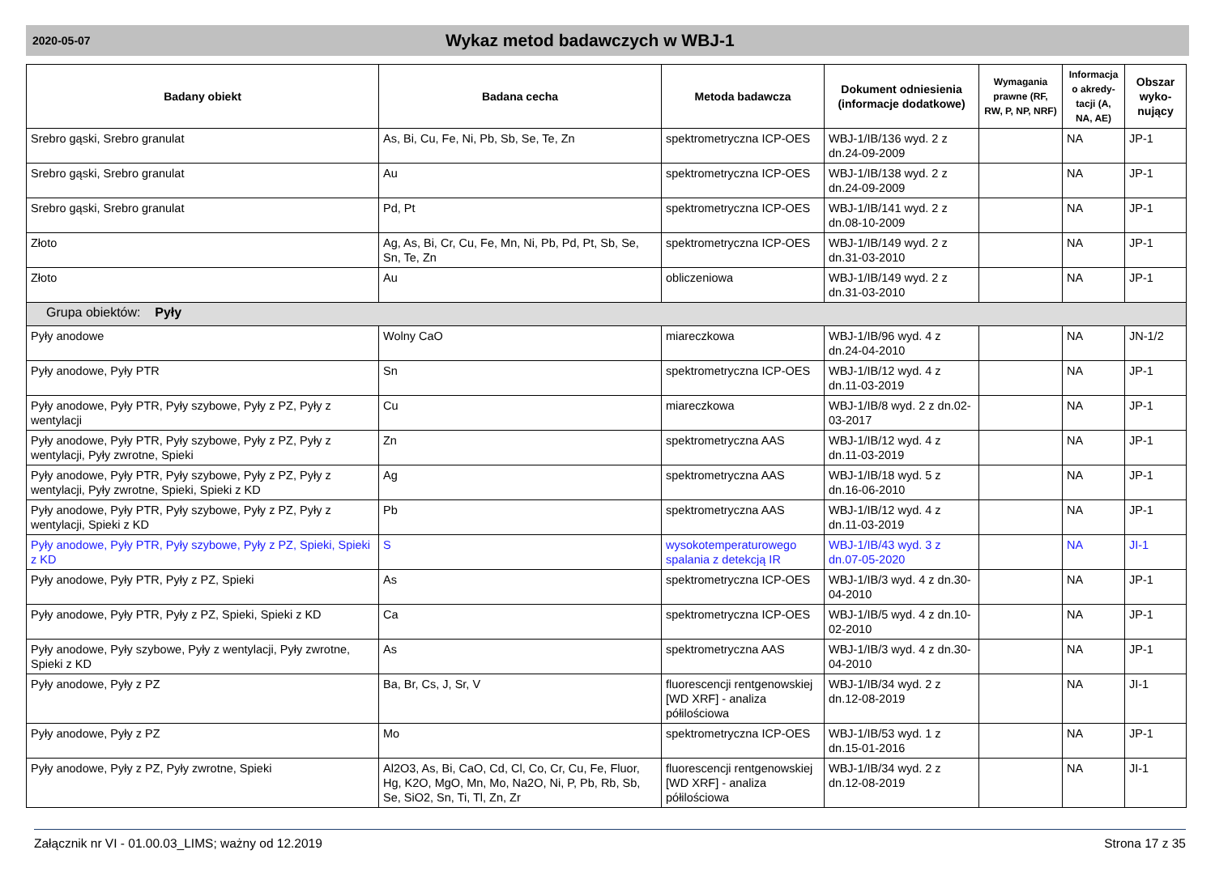2020-05-07
Wykaz metod badawczych w WBJ-1
| Badany obiekt | Badana cecha | Metoda badawcza | Dokument odniesienia (informacje dodatkowe) | Wymagania prawne (RF, RW, P, NP, NRF) | Informacja o akredy-tacji (A, NA, AE) | Obszar wyko-nujący |
| --- | --- | --- | --- | --- | --- | --- |
| Srebro gąski, Srebro granulat | As, Bi, Cu, Fe, Ni, Pb, Sb, Se, Te, Zn | spektrometryczna ICP-OES | WBJ-1/IB/136 wyd. 2 z dn.24-09-2009 | | NA | JP-1 |
| Srebro gąski, Srebro granulat | Au | spektrometryczna ICP-OES | WBJ-1/IB/138 wyd. 2 z dn.24-09-2009 | | NA | JP-1 |
| Srebro gąski, Srebro granulat | Pd, Pt | spektrometryczna ICP-OES | WBJ-1/IB/141 wyd. 2 z dn.08-10-2009 | | NA | JP-1 |
| Złoto | Ag, As, Bi, Cr, Cu, Fe, Mn, Ni, Pb, Pd, Pt, Sb, Se, Sn, Te, Zn | spektrometryczna ICP-OES | WBJ-1/IB/149 wyd. 2 z dn.31-03-2010 | | NA | JP-1 |
| Złoto | Au | obliczeniowa | WBJ-1/IB/149 wyd. 2 z dn.31-03-2010 | | NA | JP-1 |
| Grupa obiektów: Pyły | | | | | | |
| Pyły anodowe | Wolny CaO | miareczkowa | WBJ-1/IB/96 wyd. 4 z dn.24-04-2010 | | NA | JN-1/2 |
| Pyły anodowe, Pyły PTR | Sn | spektrometryczna ICP-OES | WBJ-1/IB/12 wyd. 4 z dn.11-03-2019 | | NA | JP-1 |
| Pyły anodowe, Pyły PTR, Pyły szybowe, Pyły z PZ, Pyły z wentylacji | Cu | miareczkowa | WBJ-1/IB/8 wyd. 2 z dn.02-03-2017 | | NA | JP-1 |
| Pyły anodowe, Pyły PTR, Pyły szybowe, Pyły z PZ, Pyły z wentylacji, Pyły zwrotne, Spieki | Zn | spektrometryczna AAS | WBJ-1/IB/12 wyd. 4 z dn.11-03-2019 | | NA | JP-1 |
| Pyły anodowe, Pyły PTR, Pyły szybowe, Pyły z PZ, Pyły z wentylacji, Pyły zwrotne, Spieki, Spieki z KD | Ag | spektrometryczna AAS | WBJ-1/IB/18 wyd. 5 z dn.16-06-2010 | | NA | JP-1 |
| Pyły anodowe, Pyły PTR, Pyły szybowe, Pyły z PZ, Pyły z wentylacji, Spieki z KD | Pb | spektrometryczna AAS | WBJ-1/IB/12 wyd. 4 z dn.11-03-2019 | | NA | JP-1 |
| Pyły anodowe, Pyły PTR, Pyły szybowe, Pyły z PZ, Spieki, Spieki z KD | S | wysokotemperaturowego spalania z detekcją IR | WBJ-1/IB/43 wyd. 3 z dn.07-05-2020 | | NA | JI-1 |
| Pyły anodowe, Pyły PTR, Pyły z PZ, Spieki | As | spektrometryczna ICP-OES | WBJ-1/IB/3 wyd. 4 z dn.30-04-2010 | | NA | JP-1 |
| Pyły anodowe, Pyły PTR, Pyły z PZ, Spieki, Spieki z KD | Ca | spektrometryczna ICP-OES | WBJ-1/IB/5 wyd. 4 z dn.10-02-2010 | | NA | JP-1 |
| Pyły anodowe, Pyły szybowe, Pyły z wentylacji, Pyły zwrotne, Spieki z KD | As | spektrometryczna AAS | WBJ-1/IB/3 wyd. 4 z dn.30-04-2010 | | NA | JP-1 |
| Pyły anodowe, Pyły z PZ | Ba, Br, Cs, J, Sr, V | fluorescencji rentgenowskiej [WD XRF] - analiza półilościowa | WBJ-1/IB/34 wyd. 2 z dn.12-08-2019 | | NA | JI-1 |
| Pyły anodowe, Pyły z PZ | Mo | spektrometryczna ICP-OES | WBJ-1/IB/53 wyd. 1 z dn.15-01-2016 | | NA | JP-1 |
| Pyły anodowe, Pyły z PZ, Pyły zwrotne, Spieki | Al2O3, As, Bi, CaO, Cd, Cl, Co, Cr, Cu, Fe, Fluor, Hg, K2O, MgO, Mn, Mo, Na2O, Ni, P, Pb, Rb, Sb, Se, SiO2, Sn, Ti, Tl, Zn, Zr | fluorescencji rentgenowskiej [WD XRF] - analiza półilościowa | WBJ-1/IB/34 wyd. 2 z dn.12-08-2019 | | NA | JI-1 |
Załącznik nr VI - 01.00.03_LIMS; ważny od 12.2019 Strona 17 z 35